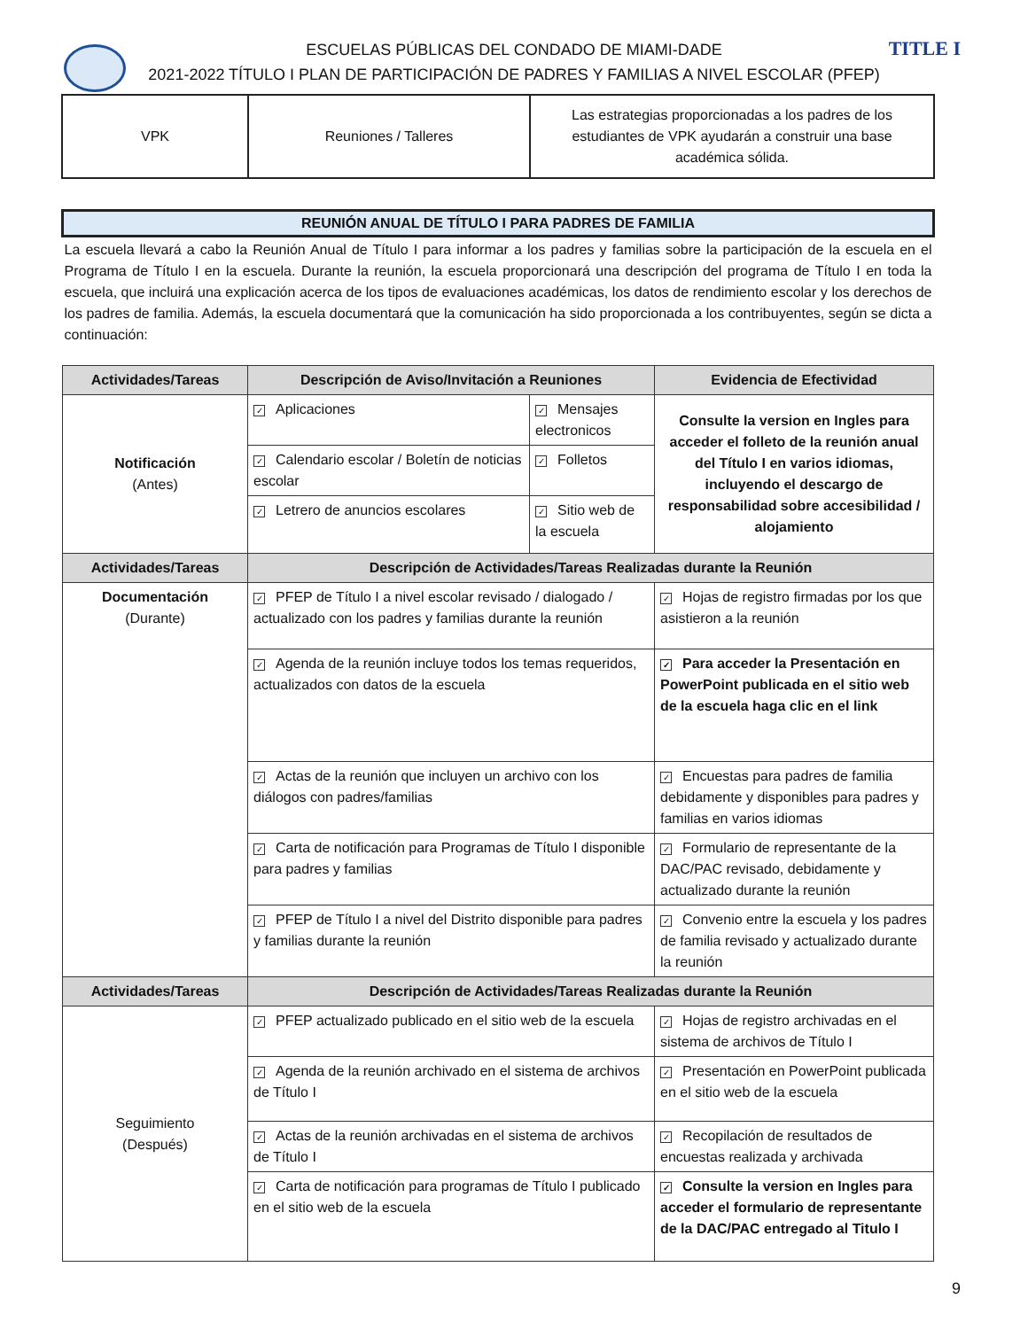TITLE I
ESCUELAS PÚBLICAS DEL CONDADO DE MIAMI-DADE
2021-2022 TÍTULO I PLAN DE PARTICIPACIÓN DE PADRES Y FAMILIAS A NIVEL ESCOLAR (PFEP)
| VPK | Reuniones / Talleres | Las estrategias proporcionadas a los padres de los estudiantes de VPK ayudarán a construir una base académica sólida. |
| REUNIÓN ANUAL DE TÍTULO I PARA PADRES DE FAMILIA | | | |
| --- | --- | --- | --- |
| La escuela llevará a cabo la Reunión Anual de Título I para informar a los padres y familias sobre la participación de la escuela en el Programa de Título I en la escuela. Durante la reunión, la escuela proporcionará una descripción del programa de Título I en toda la escuela, que incluirá una explicación acerca de los tipos de evaluaciones académicas, los datos de rendimiento escolar y los derechos de los padres de familia. Además, la escuela documentará que la comunicación ha sido proporcionada a los contribuyentes, según se dicta a continuación: | | | |
| Actividades/Tareas | Descripción de Aviso/Invitación a Reuniones | | Evidencia de Efectividad |
| Notificación (Antes) | ✓ Aplicaciones | ✓ Mensajes electronicos | Consulte la version en Ingles para acceder el folleto de la reunión anual del Título I en varios idiomas, incluyendo el descargo de responsabilidad sobre accesibilidad / alojamiento |
| | ✓ Calendario escolar / Boletín de noticias escolar | ✓ Folletos | |
| | ✓ Letrero de anuncios escolares | ✓ Sitio web de la escuela | |
| Actividades/Tareas | Descripción de Actividades/Tareas Realizadas durante la Reunión | | |
| Documentación (Durante) | ✓ PFEP de Título I a nivel escolar revisado / dialogado / actualizado con los padres y familias durante la reunión | | ✓ Hojas de registro firmadas por los que asistieron a la reunión |
| | ✓ Agenda de la reunión incluye todos los temas requeridos, actualizados con datos de la escuela | | ✓ Para acceder la Presentación en PowerPoint publicada en el sitio web de la escuela haga clic en el link |
| | ✓ Actas de la reunión que incluyen un archivo con los diálogos con padres/familias | | ✓ Encuestas para padres de familia debidamente y disponibles para padres y familias en varios idiomas |
| | ✓ Carta de notificación para Programas de Título I disponible para padres y familias | | ✓ Formulario de representante de la DAC/PAC revisado, debidamente y actualizado durante la reunión |
| | ✓ PFEP de Título I a nivel del Distrito disponible para padres y familias durante la reunión | | ✓ Convenio entre la escuela y los padres de familia revisado y actualizado durante la reunión |
| Actividades/Tareas | Descripción de Actividades/Tareas Realizadas durante la Reunión | | |
| Seguimiento (Después) | ✓ PFEP actualizado publicado en el sitio web de la escuela | | ✓ Hojas de registro archivadas en el sistema de archivos de Título I |
| | ✓ Agenda de la reunión archivado en el sistema de archivos de Título I | | ✓ Presentación en PowerPoint publicada en el sitio web de la escuela |
| | ✓ Actas de la reunión archivadas en el sistema de archivos de Título I | | ✓ Recopilación de resultados de encuestas realizada y archivada |
| | ✓ Carta de notificación para programas de Título I publicado en el sitio web de la escuela | | ✓ Consulte la version en Ingles para acceder el formulario de representante de la DAC/PAC entregado al Titulo I |
9